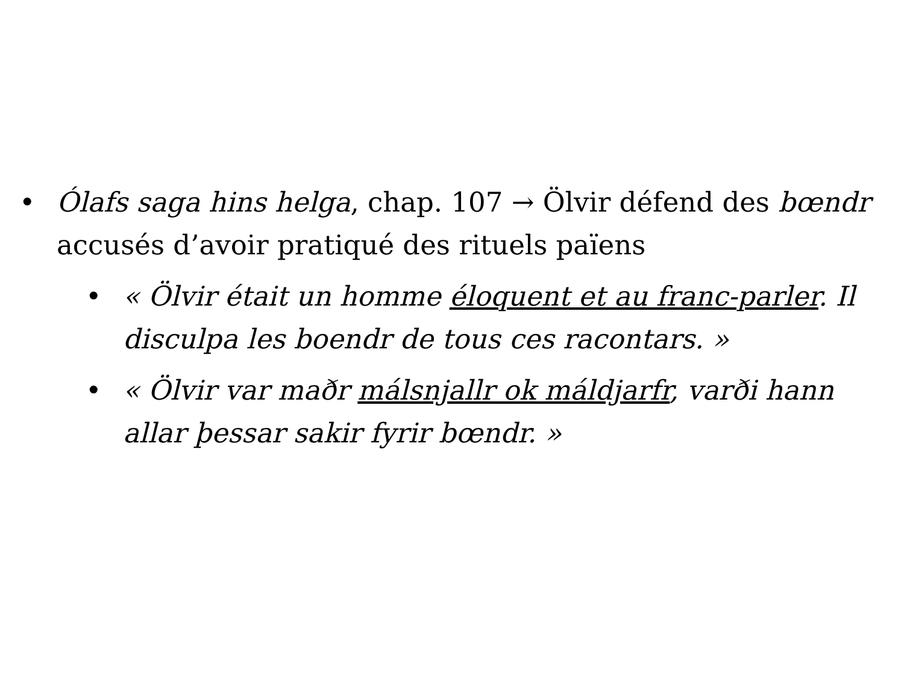• Ólafs saga hins helga, chap. 107 → Ölvir défend des bœndr accusés d’avoir pratiqué des rituels païens
• « Ölvir était un homme éloquent et au franc-parler. Il disculpa les boendr de tous ces racontars. »
• « Ölvir var maðr málsnjallr ok máldjarfr, varði hann allar þessar sakir fyrir bœndr. »